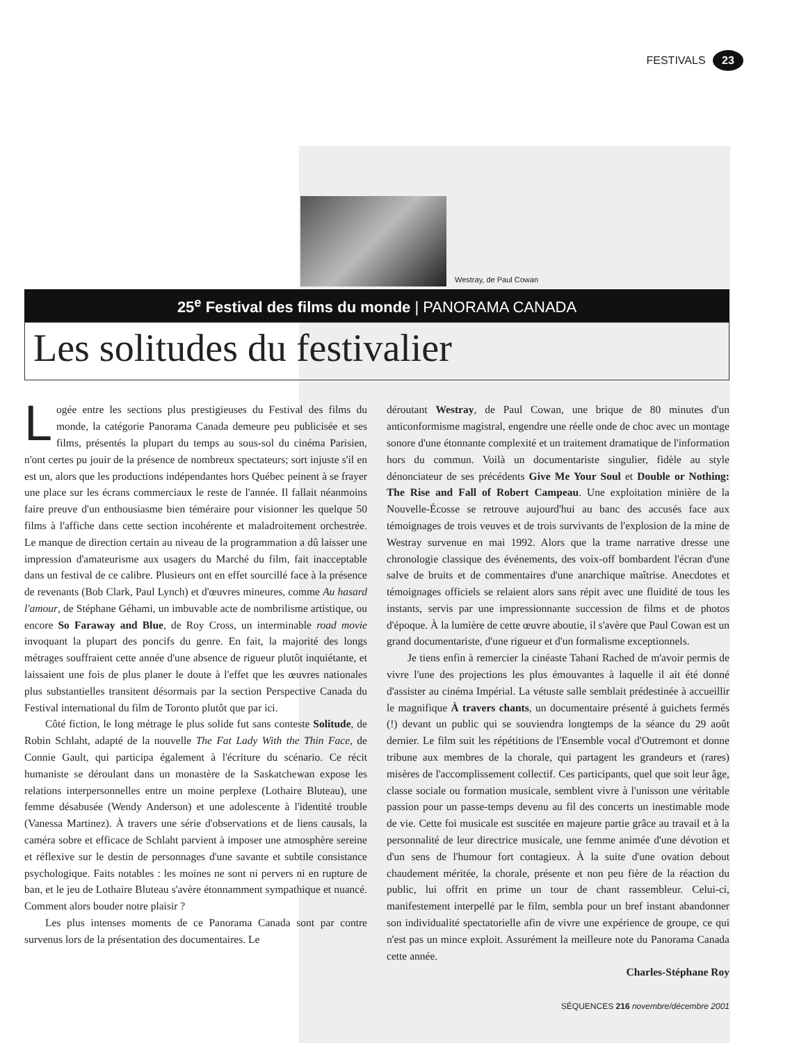FESTIVALS 23
Westray, de Paul Cowan
25<sup>e</sup> Festival des films du monde | PANORAMA CANADA
Les solitudes du festivalier
Logée entre les sections plus prestigieuses du Festival des films du monde, la catégorie Panorama Canada demeure peu publicisée et ses films, présentés la plupart du temps au sous-sol du cinéma Parisien, n'ont certes pu jouir de la présence de nombreux spectateurs; sort injuste s'il en est un, alors que les productions indépendantes hors Québec peinent à se frayer une place sur les écrans commerciaux le reste de l'année. Il fallait néanmoins faire preuve d'un enthousiasme bien téméraire pour visionner les quelque 50 films à l'affiche dans cette section incohérente et maladroitement orchestrée. Le manque de direction certain au niveau de la programmation a dû laisser une impression d'amateurisme aux usagers du Marché du film, fait inacceptable dans un festival de ce calibre. Plusieurs ont en effet sourcillé face à la présence de revenants (Bob Clark, Paul Lynch) et d'œuvres mineures, comme Au hasard l'amour, de Stéphane Géhami, un imbuvable acte de nombrilisme artistique, ou encore So Faraway and Blue, de Roy Cross, un interminable road movie invoquant la plupart des poncifs du genre. En fait, la majorité des longs métrages souffraient cette année d'une absence de rigueur plutôt inquiétante, et laissaient une fois de plus planer le doute à l'effet que les œuvres nationales plus substantielles transitent désormais par la section Perspective Canada du Festival international du film de Toronto plutôt que par ici.
Côté fiction, le long métrage le plus solide fut sans conteste Solitude, de Robin Schlaht, adapté de la nouvelle The Fat Lady With the Thin Face, de Connie Gault, qui participa également à l'écriture du scénario. Ce récit humaniste se déroulant dans un monastère de la Saskatchewan expose les relations interpersonnelles entre un moine perplexe (Lothaire Bluteau), une femme désabusée (Wendy Anderson) et une adolescente à l'identité trouble (Vanessa Martinez). À travers une série d'observations et de liens causals, la caméra sobre et efficace de Schlaht parvient à imposer une atmosphère sereine et réflexive sur le destin de personnages d'une savante et subtile consistance psychologique. Faits notables : les moines ne sont ni pervers ni en rupture de ban, et le jeu de Lothaire Bluteau s'avère étonnamment sympathique et nuancé. Comment alors bouder notre plaisir ?
Les plus intenses moments de ce Panorama Canada sont par contre survenus lors de la présentation des documentaires. Le
déroutant Westray, de Paul Cowan, une brique de 80 minutes d'un anticonformisme magistral, engendre une réelle onde de choc avec un montage sonore d'une étonnante complexité et un traitement dramatique de l'information hors du commun. Voilà un documentariste singulier, fidèle au style dénonciateur de ses précédents Give Me Your Soul et Double or Nothing: The Rise and Fall of Robert Campeau. Une exploitation minière de la Nouvelle-Écosse se retrouve aujourd'hui au banc des accusés face aux témoignages de trois veuves et de trois survivants de l'explosion de la mine de Westray survenue en mai 1992. Alors que la trame narrative dresse une chronologie classique des événements, des voix-off bombardent l'écran d'une salve de bruits et de commentaires d'une anarchique maîtrise. Anecdotes et témoignages officiels se relaient alors sans répit avec une fluidité de tous les instants, servis par une impressionnante succession de films et de photos d'époque. À la lumière de cette œuvre aboutie, il s'avère que Paul Cowan est un grand documentariste, d'une rigueur et d'un formalisme exceptionnels.
Je tiens enfin à remercier la cinéaste Tahani Rached de m'avoir permis de vivre l'une des projections les plus émouvantes à laquelle il ait été donné d'assister au cinéma Impérial. La vétuste salle semblait prédestinée à accueillir le magnifique À travers chants, un documentaire présenté à guichets fermés (!) devant un public qui se souviendra longtemps de la séance du 29 août dernier. Le film suit les répétitions de l'Ensemble vocal d'Outremont et donne tribune aux membres de la chorale, qui partagent les grandeurs et (rares) misères de l'accomplissement collectif. Ces participants, quel que soit leur âge, classe sociale ou formation musicale, semblent vivre à l'unisson une véritable passion pour un passe-temps devenu au fil des concerts un inestimable mode de vie. Cette foi musicale est suscitée en majeure partie grâce au travail et à la personnalité de leur directrice musicale, une femme animée d'une dévotion et d'un sens de l'humour fort contagieux. À la suite d'une ovation debout chaudement méritée, la chorale, présente et non peu fière de la réaction du public, lui offrit en prime un tour de chant rassembleur. Celui-ci, manifestement interpellé par le film, sembla pour un bref instant abandonner son individualité spectatorielle afin de vivre une expérience de groupe, ce qui n'est pas un mince exploit. Assurément la meilleure note du Panorama Canada cette année.
Charles-Stéphane Roy
SÉQUENCES 216 novembre/décembre 2001